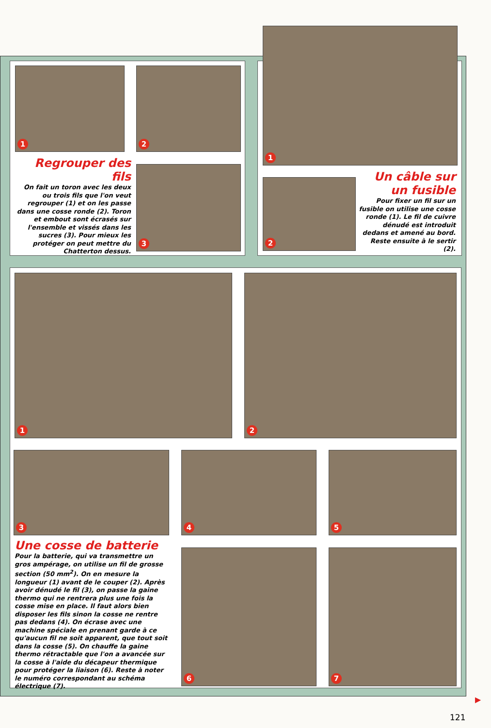1 2
3
Regrouper des fils
On fait un toron avec les deux ou trois fils que l'on veut regrouper (1) et on les passe dans une cosse ronde (2). Toron et embout sont écrasés sur l'ensemble et vissés dans les sucres (3). Pour mieux les protéger on peut mettre du Chatterton dessus.
1
2
Un câble sur un fusible
Pour fixer un fil sur un fusible on utilise une cosse ronde (1). Le fil de cuivre dénudé est introduit dedans et amené au bord. Reste ensuite à le sertir (2).
1 2
3 4 5
6 7
Une cosse de batterie
Pour la batterie, qui va transmettre un gros ampérage, on utilise un fil de grosse section (50 mm<sup>2</sup>). On en mesure la longueur (1) avant de le couper (2). Après avoir dénudé le fil (3), on passe la gaine thermo qui ne rentrera plus une fois la cosse mise en place. Il faut alors bien disposer les fils sinon la cosse ne rentre pas dedans (4). On écrase avec une machine spéciale en prenant garde à ce qu'aucun fil ne soit apparent, que tout soit dans la cosse (5). On chauffe la gaine thermo rétractable que l'on a avancée sur la cosse à l'aide du décapeur thermique pour protéger la liaison (6). Reste à noter le numéro correspondant au schéma électrique (7).
▶
121